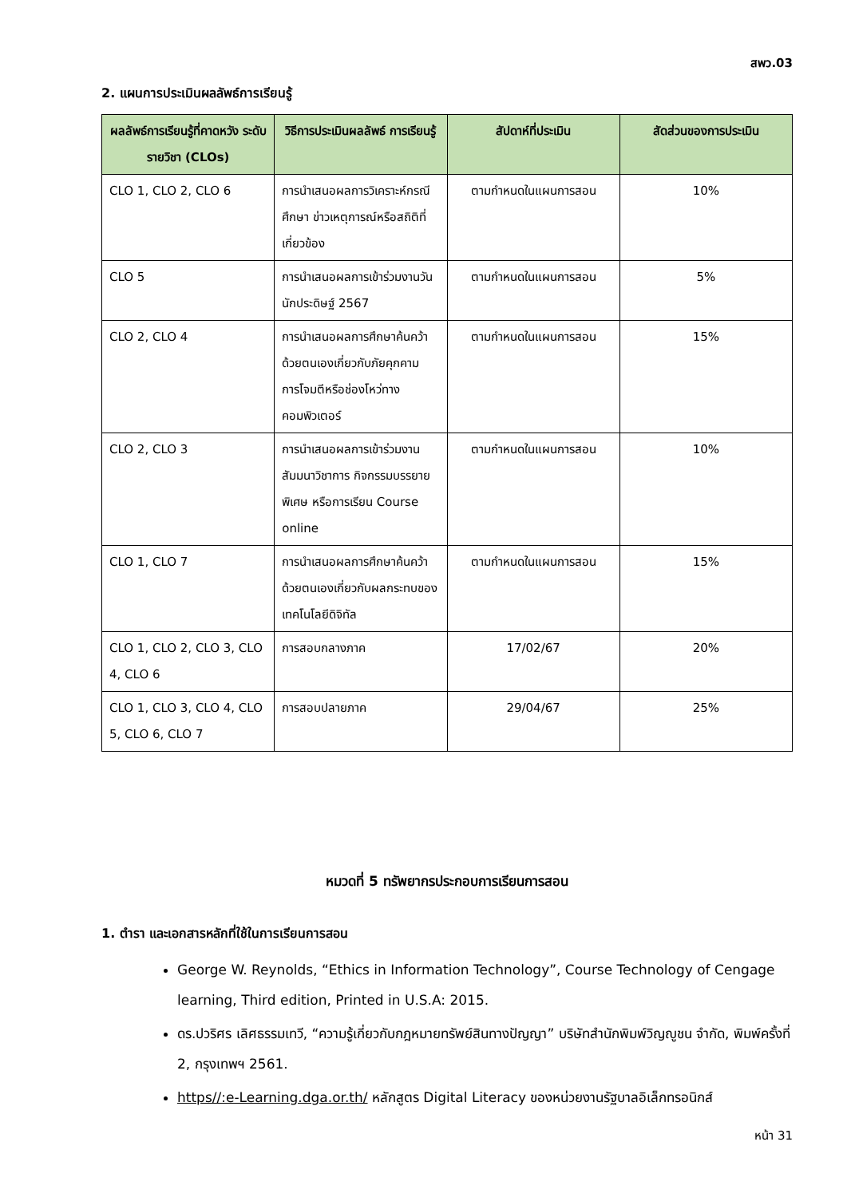สพว.03
2. แผนการประเมินผลลัพธ์การเรียนรู้
| ผลลัพธ์การเรียนรู้ที่คาดหวัง ระดับรายวิชา (CLOs) | วิธีการประเมินผลลัพธ์ การเรียนรู้ | สัปดาห์ที่ประเมิน | สัดส่วนของการประเมิน |
| --- | --- | --- | --- |
| CLO 1, CLO 2, CLO 6 | การนำเสนอผลการวิเคราะห์กรณีศึกษา ข่าวเหตุการณ์หรือสถิติที่เกี่ยวข้อง | ตามกำหนดในแผนการสอน | 10% |
| CLO 5 | การนำเสนอผลการเข้าร่วมงานวันนักประดิษฐ์ 2567 | ตามกำหนดในแผนการสอน | 5% |
| CLO 2, CLO 4 | การนำเสนอผลการศึกษาค้นคว้าด้วยตนเองเกี่ยวกับภัยคุกคาม การโจมตีหรือช่องโหว่ทางคอมพิวเตอร์ | ตามกำหนดในแผนการสอน | 15% |
| CLO 2, CLO 3 | การนำเสนอผลการเข้าร่วมงานสัมมนาวิชาการ กิจกรรมบรรยายพิเศษ หรือการเรียน Course online | ตามกำหนดในแผนการสอน | 10% |
| CLO 1, CLO 7 | การนำเสนอผลการศึกษาค้นคว้าด้วยตนเองเกี่ยวกับผลกระทบของเทคโนโลยีดิจิทัล | ตามกำหนดในแผนการสอน | 15% |
| CLO 1, CLO 2, CLO 3, CLO 4, CLO 6 | การสอบกลางภาค | 17/02/67 | 20% |
| CLO 1, CLO 3, CLO 4, CLO 5, CLO 6, CLO 7 | การสอบปลายภาค | 29/04/67 | 25% |
หมวดที่ 5 ทรัพยากรประกอบการเรียนการสอน
1. ตำรา และเอกสารหลักที่ใช้ในการเรียนการสอน
George W. Reynolds, “Ethics in Information Technology”, Course Technology of Cengage learning, Third edition, Printed in U.S.A: 2015.
ดร.ปวริศร เลิศธรรมเทวี, “ความรู้เกี่ยวกับกฎหมายทรัพย์สินทางปัญญา” บริษัทสำนักพิมพ์วิญญูชน จำกัด, พิมพ์ครั้งที่ 2, กรุงเทพฯ 2561.
https//:e-Learning.dga.or.th/ หลักสูตร Digital Literacy ของหน่วยงานรัฐบาลอิเล็กทรอนิกส์
หน้า 31